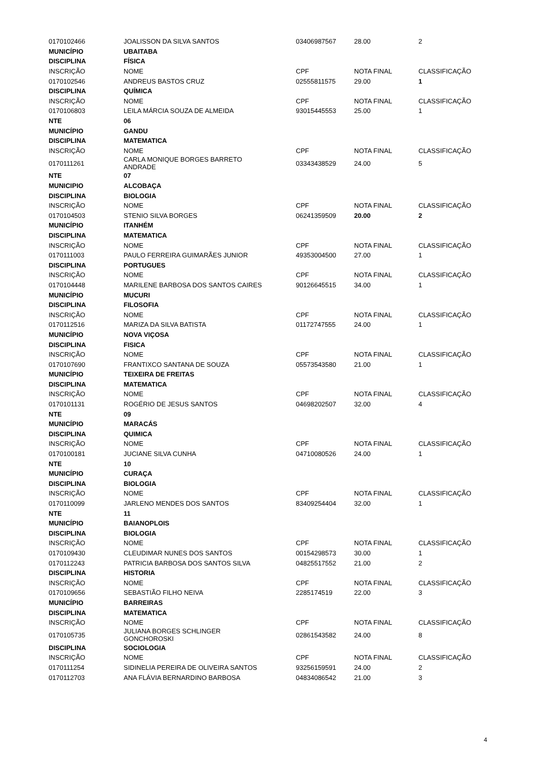| 0170102466 | JOALISSON DA SILVA SANTOS | 03406987567 | 28.00 | 2 |
| MUNICÍPIO | UBAITABA | | | |
| DISCIPLINA | FÍSICA | | | |
| INSCRIÇÃO | NOME | CPF | NOTA FINAL | CLASSIFICAÇÃO |
| 0170102546 | ANDREUS BASTOS CRUZ | 02555811575 | 29.00 | 1 |
| DISCIPLINA | QUÍMICA | | | |
| INSCRIÇÃO | NOME | CPF | NOTA FINAL | CLASSIFICAÇÃO |
| 0170106803 | LEILA MÁRCIA SOUZA DE ALMEIDA | 93015445553 | 25.00 | 1 |
| NTE | 06 | | | |
| MUNICÍPIO | GANDU | | | |
| DISCIPLINA | MATEMATICA | | | |
| INSCRIÇÃO | NOME | CPF | NOTA FINAL | CLASSIFICAÇÃO |
| 0170111261 | CARLA MONIQUE BORGES BARRETO ANDRADE | 03343438529 | 24.00 | 5 |
| NTE | 07 | | | |
| MUNICIPIO | ALCOBAÇA | | | |
| DISCIPLINA | BIOLOGIA | | | |
| INSCRIÇÃO | NOME | CPF | NOTA FINAL | CLASSIFICAÇÃO |
| 0170104503 | STENIO SILVA BORGES | 06241359509 | 20.00 | 2 |
| MUNICÍPIO | ITANHÉM | | | |
| DISCIPLINA | MATEMATICA | | | |
| INSCRIÇÃO | NOME | CPF | NOTA FINAL | CLASSIFICAÇÃO |
| 0170111003 | PAULO FERREIRA GUIMARÃES JUNIOR | 49353004500 | 27.00 | 1 |
| DISCIPLINA | PORTUGUES | | | |
| INSCRIÇÃO | NOME | CPF | NOTA FINAL | CLASSIFICAÇÃO |
| 0170104448 | MARILENE BARBOSA DOS SANTOS CAIRES | 90126645515 | 34.00 | 1 |
| MUNICÍPIO | MUCURI | | | |
| DISCIPLINA | FILOSOFIA | | | |
| INSCRIÇÃO | NOME | CPF | NOTA FINAL | CLASSIFICAÇÃO |
| 0170112516 | MARIZA DA SILVA BATISTA | 01172747555 | 24.00 | 1 |
| MUNICÍPIO | NOVA VIÇOSA | | | |
| DISCIPLINA | FISICA | | | |
| INSCRIÇÃO | NOME | CPF | NOTA FINAL | CLASSIFICAÇÃO |
| 0170107690 | FRANTIXCO SANTANA DE SOUZA | 05573543580 | 21.00 | 1 |
| MUNICÍPIO | TEIXEIRA DE FREITAS | | | |
| DISCIPLINA | MATEMATICA | | | |
| INSCRIÇÃO | NOME | CPF | NOTA FINAL | CLASSIFICAÇÃO |
| 0170101131 | ROGÉRIO DE JESUS SANTOS | 04698202507 | 32.00 | 4 |
| NTE | 09 | | | |
| MUNICÍPIO | MARACÁS | | | |
| DISCIPLINA | QUIMICA | | | |
| INSCRIÇÃO | NOME | CPF | NOTA FINAL | CLASSIFICAÇÃO |
| 0170100181 | JUCIANE SILVA CUNHA | 04710080526 | 24.00 | 1 |
| NTE | 10 | | | |
| MUNICÍPIO | CURAÇA | | | |
| DISCIPLINA | BIOLOGIA | | | |
| INSCRIÇÃO | NOME | CPF | NOTA FINAL | CLASSIFICAÇÃO |
| 0170110099 | JARLENO MENDES DOS SANTOS | 83409254404 | 32.00 | 1 |
| NTE | 11 | | | |
| MUNICÍPIO | BAIANOPLOIS | | | |
| DISCIPLINA | BIOLOGIA | | | |
| INSCRIÇÃO | NOME | CPF | NOTA FINAL | CLASSIFICAÇÃO |
| 0170109430 | CLEUDIMAR NUNES DOS SANTOS | 00154298573 | 30.00 | 1 |
| 0170112243 | PATRICIA BARBOSA DOS SANTOS SILVA | 04825517552 | 21.00 | 2 |
| DISCIPLINA | HISTORIA | | | |
| INSCRIÇÃO | NOME | CPF | NOTA FINAL | CLASSIFICAÇÃO |
| 0170109656 | SEBASTIÃO FILHO NEIVA | 2285174519 | 22.00 | 3 |
| MUNICÍPIO | BARREIRAS | | | |
| DISCIPLINA | MATEMATICA | | | |
| INSCRIÇÃO | NOME | CPF | NOTA FINAL | CLASSIFICAÇÃO |
| 0170105735 | JULIANA BORGES SCHLINGER GONCHOROSKI | 02861543582 | 24.00 | 8 |
| DISCIPLINA | SOCIOLOGIA | | | |
| INSCRIÇÃO | NOME | CPF | NOTA FINAL | CLASSIFICAÇÃO |
| 0170111254 | SIDINELIA PEREIRA DE OLIVEIRA SANTOS | 93256159591 | 24.00 | 2 |
| 0170112703 | ANA FLÁVIA BERNARDINO BARBOSA | 04834086542 | 21.00 | 3 |
4